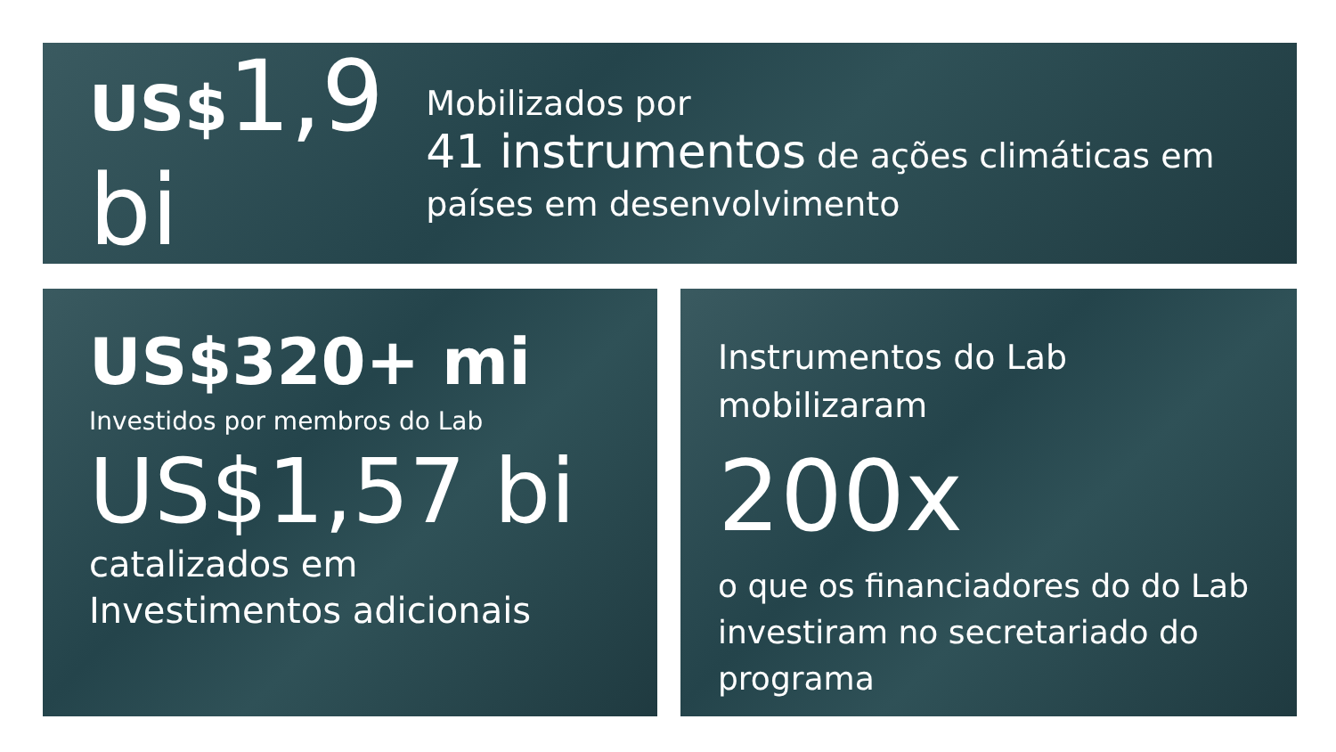US$1,9 bi
Mobilizados por
41 instrumentos de ações climáticas em países em desenvolvimento
US$320+ mi
Investidos por membros do Lab
US$1,57 bi
catalizados em Investimentos adicionais
Instrumentos do Lab mobilizaram
200x
o que os financiadores do do Lab investiram no secretariado do programa